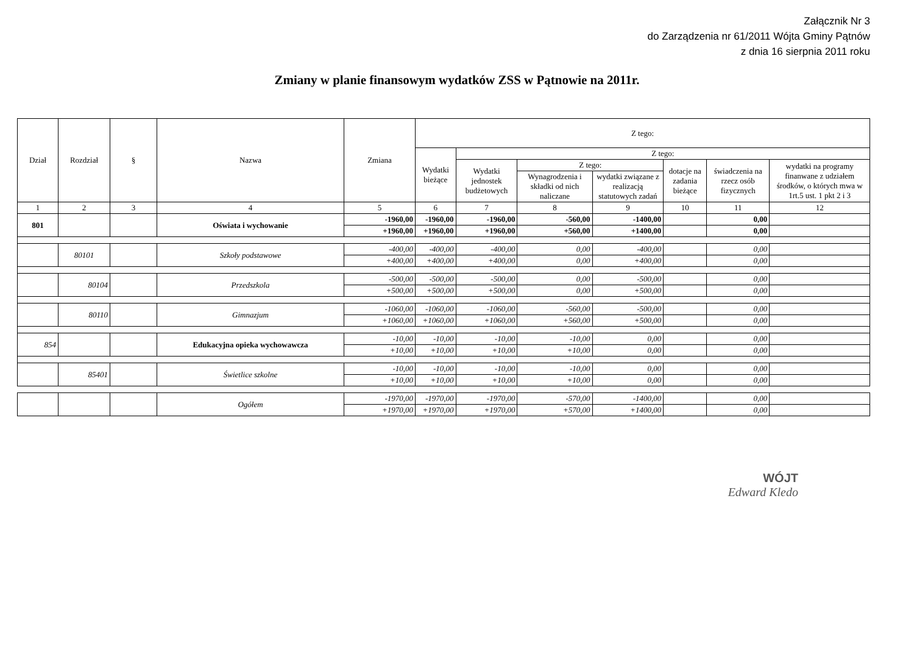Załącznik Nr 3
do Zarządzenia nr 61/2011 Wójta Gminy Pątnów
z dnia 16 sierpnia 2011 roku
Zmiany w planie finansowym wydatków ZSS w Pątnowie na 2011r.
| Dział | Rozdział | § | Nazwa | Zmiana | Z tego: | | | | | | |
| --- | --- | --- | --- | --- | --- | --- | --- | --- | --- | --- | --- |
| | | | | | Wydatki bieżące | Z tego: | | | | | |
| | | | | | | Wydatki jednostek budżetowych | Z tego: | | dotacje na zadania bieżące | świadczenia na rzecz osób fizycznych | wydatki na programy finanwane z udziałem środków, o których mwa w 1rt.5 ust. 1 pkt 2 i 3 |
| | | | | | | | Wynagrodzenia i składki od nich naliczane | wydatki związane z realizacją statutowych zadań | | | |
| 1 | 2 | 3 | 4 | 5 | 6 | 7 | 8 | 9 | 10 | 11 | 12 |
| 801 | | | Oświata i wychowanie | -1960,00 | -1960,00 | -1960,00 | -560,00 | -1400,00 | | 0,00 | |
| | | | | +1960,00 | +1960,00 | +1960,00 | +560,00 | +1400,00 | | 0,00 | |
| | 80101 | | Szkoły podstawowe | -400,00 | -400,00 | -400,00 | 0,00 | -400,00 | | 0,00 | |
| | | | | +400,00 | +400,00 | +400,00 | 0,00 | +400,00 | | 0,00 | |
| | 80104 | | Przedszkola | -500,00 | -500,00 | -500,00 | 0,00 | -500,00 | | 0,00 | |
| | | | | +500,00 | +500,00 | +500,00 | 0,00 | +500,00 | | 0,00 | |
| | 80110 | | Gimnazjum | -1060,00 | -1060,00 | -1060,00 | -560,00 | -500,00 | | 0,00 | |
| | | | | +1060,00 | +1060,00 | +1060,00 | +560,00 | +500,00 | | 0,00 | |
| 854 | | | Edukacyjna opieka wychowawcza | -10,00 | -10,00 | -10,00 | -10,00 | 0,00 | | 0,00 | |
| | | | | +10,00 | +10,00 | +10,00 | +10,00 | 0,00 | | 0,00 | |
| | 85401 | | Świetlice szkolne | -10,00 | -10,00 | -10,00 | -10,00 | 0,00 | | 0,00 | |
| | | | | +10,00 | +10,00 | +10,00 | +10,00 | 0,00 | | 0,00 | |
| | | | Ogółem | -1970,00 | -1970,00 | -1970,00 | -570,00 | -1400,00 | | 0,00 | |
| | | | | +1970,00 | +1970,00 | +1970,00 | +570,00 | +1400,00 | | 0,00 | |
WÓJT
Edward Kledo